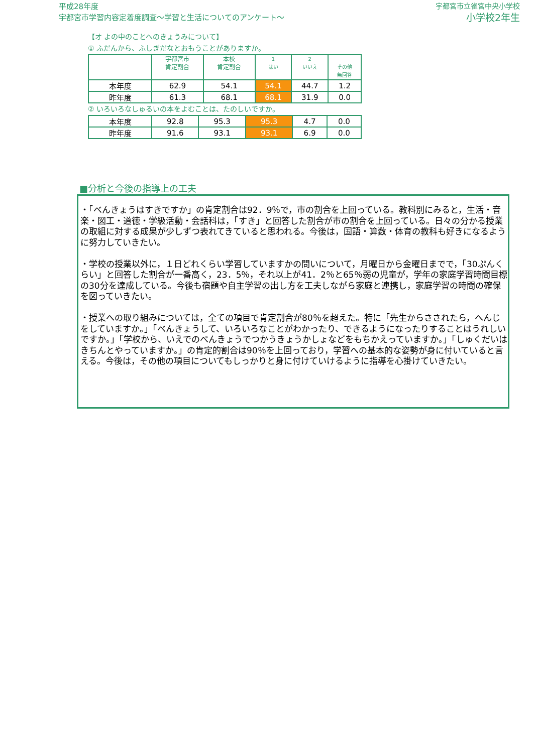平成28年度
宇都宮市学習内容定着度調査～学習と生活についてのアンケート～
宇都宮市立雀宮中央小学校
小学校2年生
【オ よの中のことへのきょうみについて】
① ふだんから、ふしぎだなとおもうことがありますか。
| | 宇都宮市 肯定割合 | 本校 肯定割合 | 1 はい | 2 いいえ | その他 無回答 |
| --- | --- | --- | --- | --- | --- |
| 本年度 | 62.9 | 54.1 | 54.1 | 44.7 | 1.2 |
| 昨年度 | 61.3 | 68.1 | 68.1 | 31.9 | 0.0 |
② いろいろなしゅるいの本をよむことは、たのしいですか。
| 本年度 | 92.8 | 95.3 | 95.3 | 4.7 | 0.0 |
| 昨年度 | 91.6 | 93.1 | 93.1 | 6.9 | 0.0 |
■分析と今後の指導上の工夫
・「べんきょうはすきですか」の肯定割合は92．9％で，市の割合を上回っている。教科別にみると，生活・音楽・図工・道徳・学級活動・会話科は，「すき」と回答した割合が市の割合を上回っている。日々の分かる授業の取組に対する成果が少しずつ表れてきていると思われる。今後は，国語・算数・体育の教科も好きになるように努力していきたい。
・学校の授業以外に，１日どれくらい学習していますかの問いについて，月曜日から金曜日までで，「30ぷんくらい」と回答した割合が一番高く，23．5％，それ以上が41．2％と65％弱の児童が，学年の家庭学習時間目標の30分を達成している。今後も宿題や自主学習の出し方を工夫しながら家庭と連携し，家庭学習の時間の確保を図っていきたい。
・授業への取り組みについては，全ての項目で肯定割合が80％を超えた。特に「先生からさされたら，へんじをしていますか。」「べんきょうして、いろいろなことがわかったり、できるようになったりすることはうれしいですか。」「学校から、いえでのべんきょうでつかうきょうかしょなどをもちかえっていますか。」「しゅくだいはきちんとやっていますか。」の肯定的割合は90％を上回っており，学習への基本的な姿勢が身に付いていると言える。今後は，その他の項目についてもしっかりと身に付けていけるように指導を心掛けていきたい。